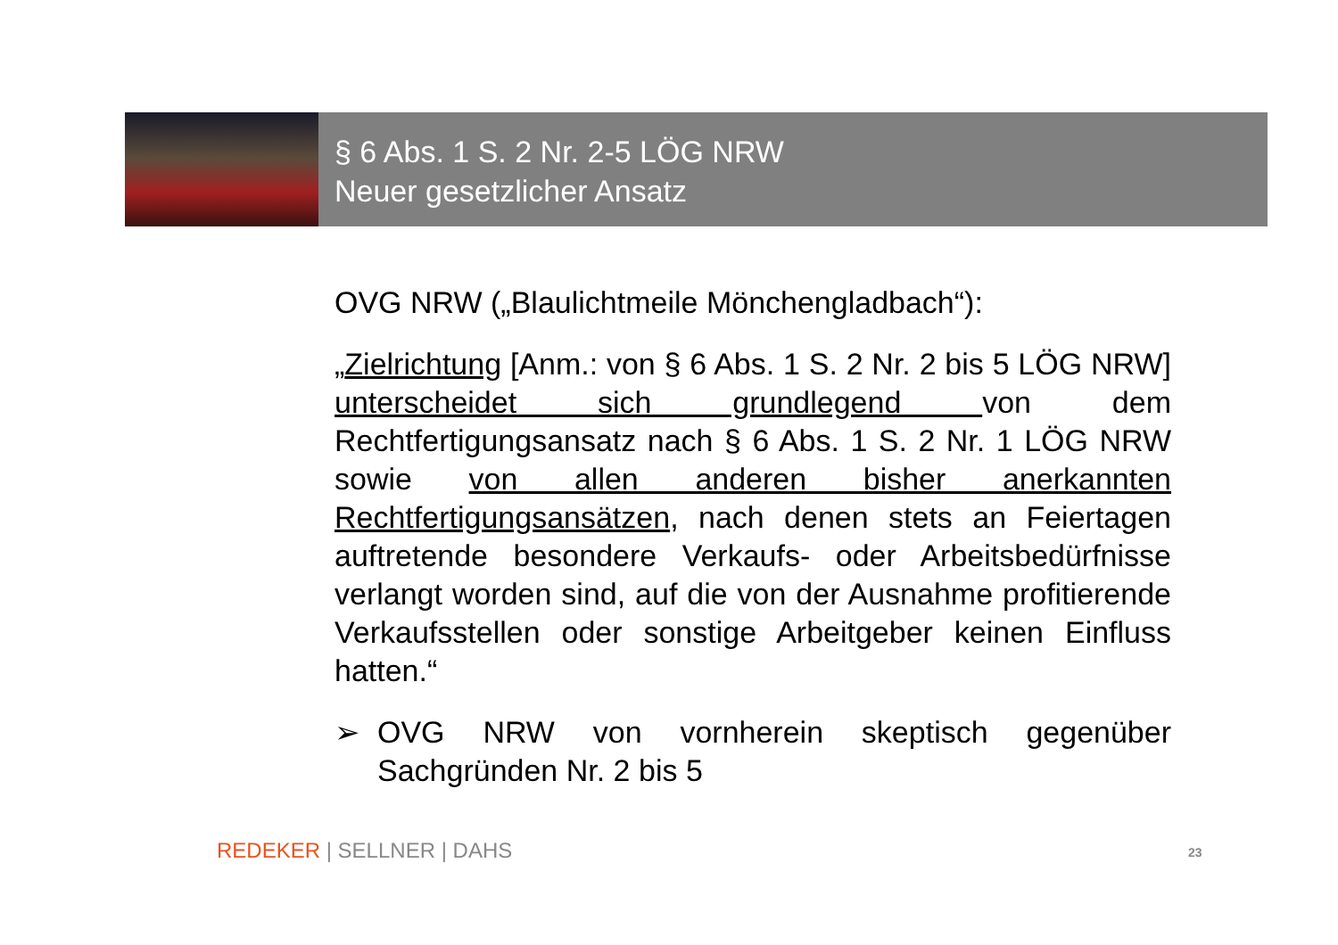§ 6 Abs. 1 S. 2 Nr. 2-5 LÖG NRW
Neuer gesetzlicher Ansatz
OVG NRW („Blaulichtmeile Mönchengladbach“):
„Zielrichtung [Anm.: von § 6 Abs. 1 S. 2 Nr. 2 bis 5 LÖG NRW] unterscheidet sich grundlegend von dem Rechtfertigungsansatz nach § 6 Abs. 1 S. 2 Nr. 1 LÖG NRW sowie von allen anderen bisher anerkannten Rechtfertigungsansätzen, nach denen stets an Feiertagen auftretende besondere Verkaufs- oder Arbeitsbedürfnisse verlangt worden sind, auf die von der Ausnahme profitierende Verkaufsstellen oder sonstige Arbeitgeber keinen Einfluss hatten.“
➢ OVG NRW von vornherein skeptisch gegenüber Sachgründen Nr. 2 bis 5
REDEKER | SELLNER | DAHS 23